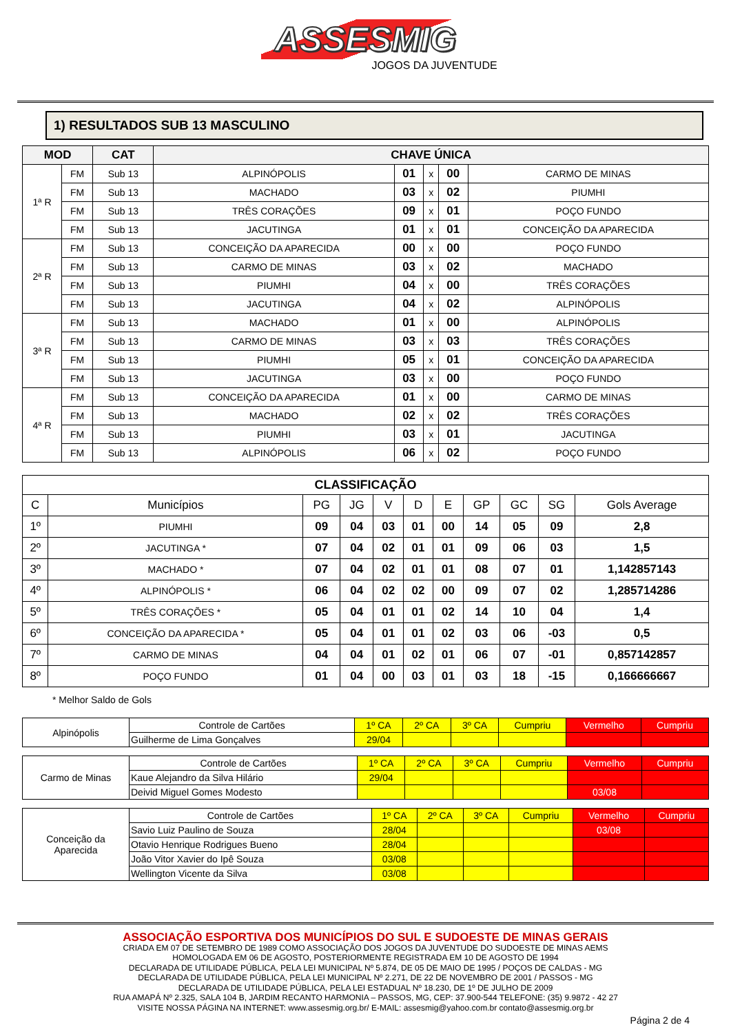ASSESMIG
JOGOS DA JUVENTUDE
1) RESULTADOS SUB 13 MASCULINO
| MOD | | CAT | CHAVE ÚNICA | | | | |
| --- | --- | --- | --- | --- | --- | --- | --- |
| 1ª R | FM | Sub 13 | ALPINÓPOLIS | 01 | x | 00 | CARMO DE MINAS |
| | FM | Sub 13 | MACHADO | 03 | x | 02 | PIUMHI |
| | FM | Sub 13 | TRÊS CORAÇÕES | 09 | x | 01 | POÇO FUNDO |
| | FM | Sub 13 | JACUTINGA | 01 | x | 01 | CONCEIÇÃO DA APARECIDA |
| 2ª R | FM | Sub 13 | CONCEIÇÃO DA APARECIDA | 00 | x | 00 | POÇO FUNDO |
| | FM | Sub 13 | CARMO DE MINAS | 03 | x | 02 | MACHADO |
| | FM | Sub 13 | PIUMHI | 04 | x | 00 | TRÊS CORAÇÕES |
| | FM | Sub 13 | JACUTINGA | 04 | x | 02 | ALPINÓPOLIS |
| 3ª R | FM | Sub 13 | MACHADO | 01 | x | 00 | ALPINÓPOLIS |
| | FM | Sub 13 | CARMO DE MINAS | 03 | x | 03 | TRÊS CORAÇÕES |
| | FM | Sub 13 | PIUMHI | 05 | x | 01 | CONCEIÇÃO DA APARECIDA |
| | FM | Sub 13 | JACUTINGA | 03 | x | 00 | POÇO FUNDO |
| 4ª R | FM | Sub 13 | CONCEIÇÃO DA APARECIDA | 01 | x | 00 | CARMO DE MINAS |
| | FM | Sub 13 | MACHADO | 02 | x | 02 | TRÊS CORAÇÕES |
| | FM | Sub 13 | PIUMHI | 03 | x | 01 | JACUTINGA |
| | FM | Sub 13 | ALPINÓPOLIS | 06 | x | 02 | POÇO FUNDO |
| CLASSIFICAÇÃO | | | | | | | | | | |
| --- | --- | --- | --- | --- | --- | --- | --- | --- | --- | --- |
| C | Municípios | PG | JG | V | D | E | GP | GC | SG | Gols Average |
| 1º | PIUMHI | 09 | 04 | 03 | 01 | 00 | 14 | 05 | 09 | 2,8 |
| 2º | JACUTINGA * | 07 | 04 | 02 | 01 | 01 | 09 | 06 | 03 | 1,5 |
| 3º | MACHADO * | 07 | 04 | 02 | 01 | 01 | 08 | 07 | 01 | 1,142857143 |
| 4º | ALPINÓPOLIS * | 06 | 04 | 02 | 02 | 00 | 09 | 07 | 02 | 1,285714286 |
| 5º | TRÊS CORAÇÕES * | 05 | 04 | 01 | 01 | 02 | 14 | 10 | 04 | 1,4 |
| 6º | CONCEIÇÃO DA APARECIDA * | 05 | 04 | 01 | 01 | 02 | 03 | 06 | -03 | 0,5 |
| 7º | CARMO DE MINAS | 04 | 04 | 01 | 02 | 01 | 06 | 07 | -01 | 0,857142857 |
| 8º | POÇO FUNDO | 01 | 04 | 00 | 03 | 01 | 03 | 18 | -15 | 0,166666667 |
* Melhor Saldo de Gols
| Alpinópolis | Controle de Cartões | 1º CA | 2º CA | 3º CA | Cumpriu | Vermelho | Cumpriu |
| | Guilherme de Lima Gonçalves | 29/04 | | | | | |
| Carmo de Minas | Controle de Cartões | 1º CA | 2º CA | 3º CA | Cumpriu | Vermelho | Cumpriu |
| | Kaue Alejandro da Silva Hilário | 29/04 | | | | | |
| | Deivid Miguel Gomes Modesto | | | | | 03/08 | |
| Conceição da Aparecida | Controle de Cartões | 1º CA | 2º CA | 3º CA | Cumpriu | Vermelho | Cumpriu |
| | Savio Luiz Paulino de Souza | 28/04 | | | | 03/08 | |
| | Otavio Henrique Rodrigues Bueno | 28/04 | | | | | |
| | João Vitor Xavier do Ipê Souza | 03/08 | | | | | |
| | Wellington Vicente da Silva | 03/08 | | | | | |
ASSOCIAÇÃO ESPORTIVA DOS MUNICÍPIOS DO SUL E SUDOESTE DE MINAS GERAIS
CRIADA EM 07 DE SETEMBRO DE 1989 COMO ASSOCIAÇÃO DOS JOGOS DA JUVENTUDE DO SUDOESTE DE MINAS AEMS
HOMOLOGADA EM 06 DE AGOSTO, POSTERIORMENTE REGISTRADA EM 10 DE AGOSTO DE 1994
DECLARADA DE UTILIDADE PÚBLICA, PELA LEI MUNICIPAL Nº 5.874, DE 05 DE MAIO DE 1995 / POÇOS DE CALDAS - MG
DECLARADA DE UTILIDADE PÚBLICA, PELA LEI MUNICIPAL Nº 2.271, DE 22 DE NOVEMBRO DE 2001 / PASSOS - MG
DECLARADA DE UTILIDADE PÚBLICA, PELA LEI ESTADUAL Nº 18.230, DE 1º DE JULHO DE 2009
RUA AMAPÁ Nº 2.325, SALA 104 B, JARDIM RECANTO HARMONIA – PASSOS, MG, CEP: 37.900-544 TELEFONE: (35) 9.9872 - 42 27
VISITE NOSSA PÁGINA NA INTERNET: www.assesmig.org.br/ E-MAIL: assesmig@yahoo.com.br contato@assesmig.org.br
Página 2 de 4